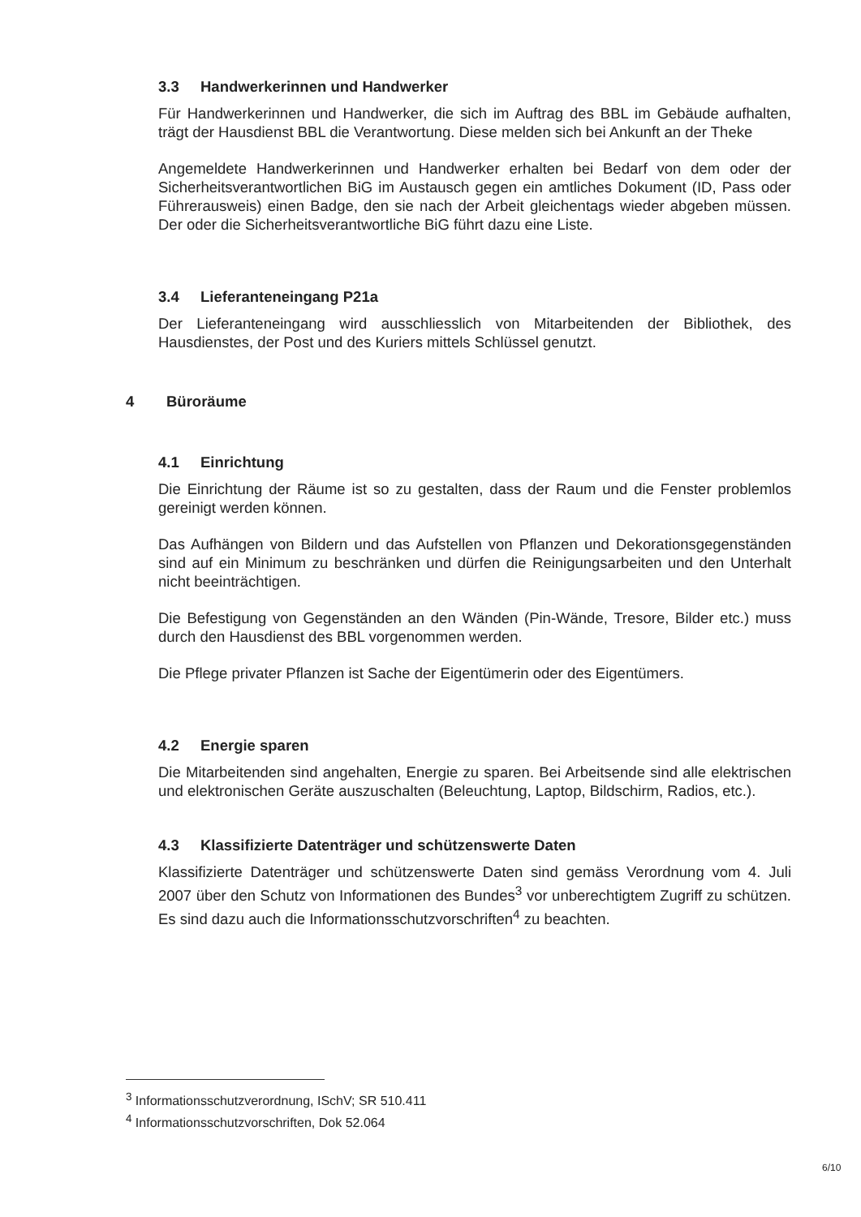3.3 Handwerkerinnen und Handwerker
Für Handwerkerinnen und Handwerker, die sich im Auftrag des BBL im Gebäude aufhalten, trägt der Hausdienst BBL die Verantwortung. Diese melden sich bei Ankunft an der Theke
Angemeldete Handwerkerinnen und Handwerker erhalten bei Bedarf von dem oder der Sicherheitsverantwortlichen BiG im Austausch gegen ein amtliches Dokument (ID, Pass oder Führerausweis) einen Badge, den sie nach der Arbeit gleichentags wieder abgeben müssen. Der oder die Sicherheitsverantwortliche BiG führt dazu eine Liste.
3.4 Lieferanteneingang P21a
Der Lieferanteneingang wird ausschliesslich von Mitarbeitenden der Bibliothek, des Hausdienstes, der Post und des Kuriers mittels Schlüssel genutzt.
4 Büroräume
4.1 Einrichtung
Die Einrichtung der Räume ist so zu gestalten, dass der Raum und die Fenster problemlos gereinigt werden können.
Das Aufhängen von Bildern und das Aufstellen von Pflanzen und Dekorationsgegenständen sind auf ein Minimum zu beschränken und dürfen die Reinigungsarbeiten und den Unterhalt nicht beeinträchtigen.
Die Befestigung von Gegenständen an den Wänden (Pin-Wände, Tresore, Bilder etc.) muss durch den Hausdienst des BBL vorgenommen werden.
Die Pflege privater Pflanzen ist Sache der Eigentümerin oder des Eigentümers.
4.2 Energie sparen
Die Mitarbeitenden sind angehalten, Energie zu sparen. Bei Arbeitsende sind alle elektrischen und elektronischen Geräte auszuschalten (Beleuchtung, Laptop, Bildschirm, Radios, etc.).
4.3 Klassifizierte Datenträger und schützenswerte Daten
Klassifizierte Datenträger und schützenswerte Daten sind gemäss Verordnung vom 4. Juli 2007 über den Schutz von Informationen des Bundes<sup>3</sup> vor unberechtigtem Zugriff zu schützen. Es sind dazu auch die Informationsschutzvorschriften<sup>4</sup> zu beachten.
<sup>3</sup> Informationsschutzverordnung, ISchV; SR 510.411
<sup>4</sup> Informationsschutzvorschriften, Dok 52.064
6/10